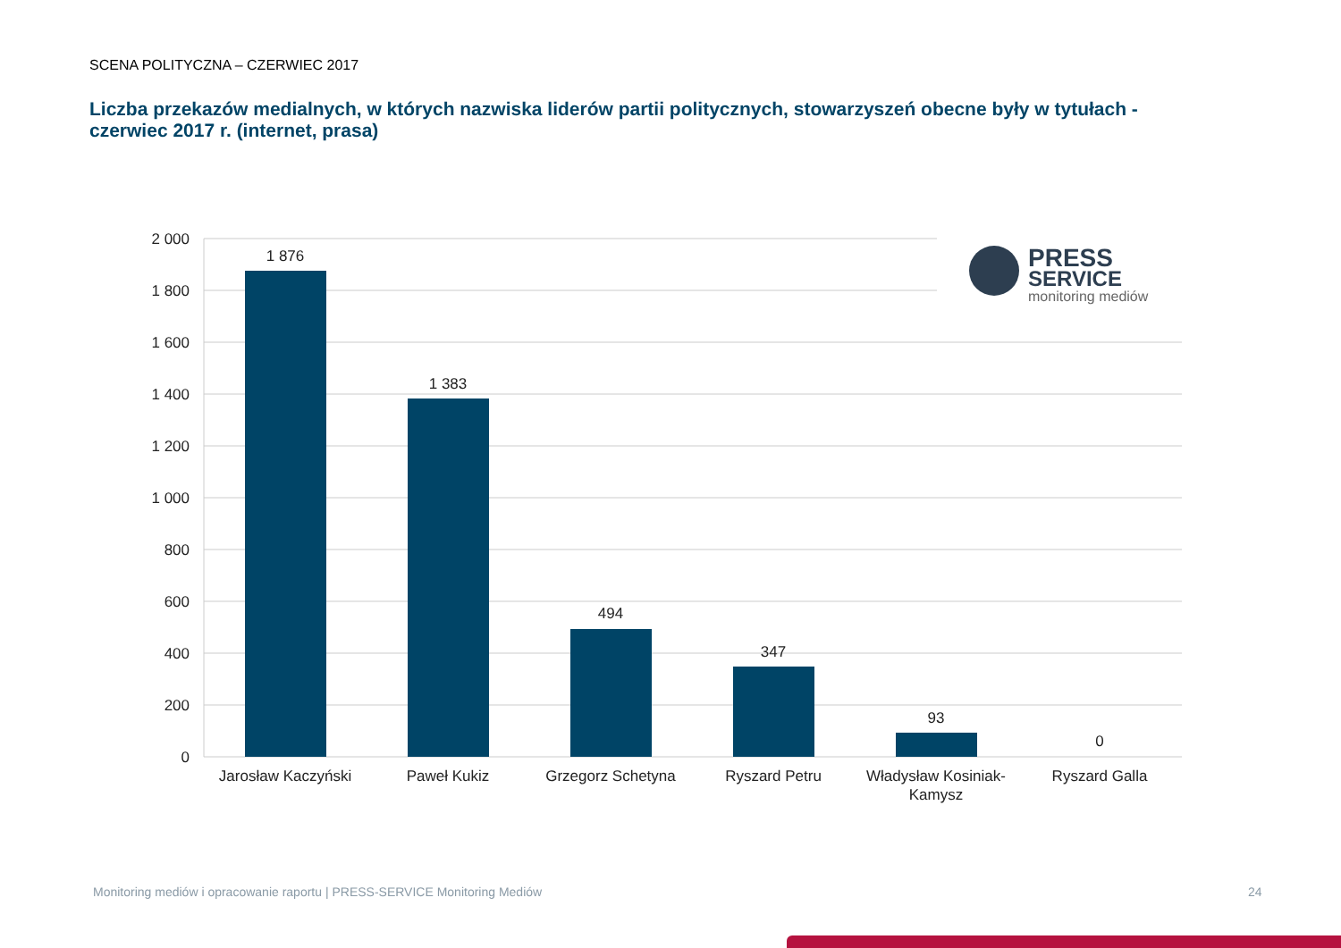SCENA POLITYCZNA – CZERWIEC 2017
Liczba przekazów medialnych, w których nazwiska liderów partii politycznych, stowarzyszeń obecne były w tytułach - czerwiec 2017 r. (internet, prasa)
2 000
1 800
1 600
1 400
1 200
1 000
800
600
400
200
0
1 876
1 383
494
347
93
0
Jarosław Kaczyński
Paweł Kukiz
Grzegorz Schetyna
Ryszard Petru
Władysław Kosiniak-
Kamysz
Ryszard Galla
PRESS
SERVICE
monitoring mediów
Monitoring mediów i opracowanie raportu | PRESS-SERVICE Monitoring Mediów
24